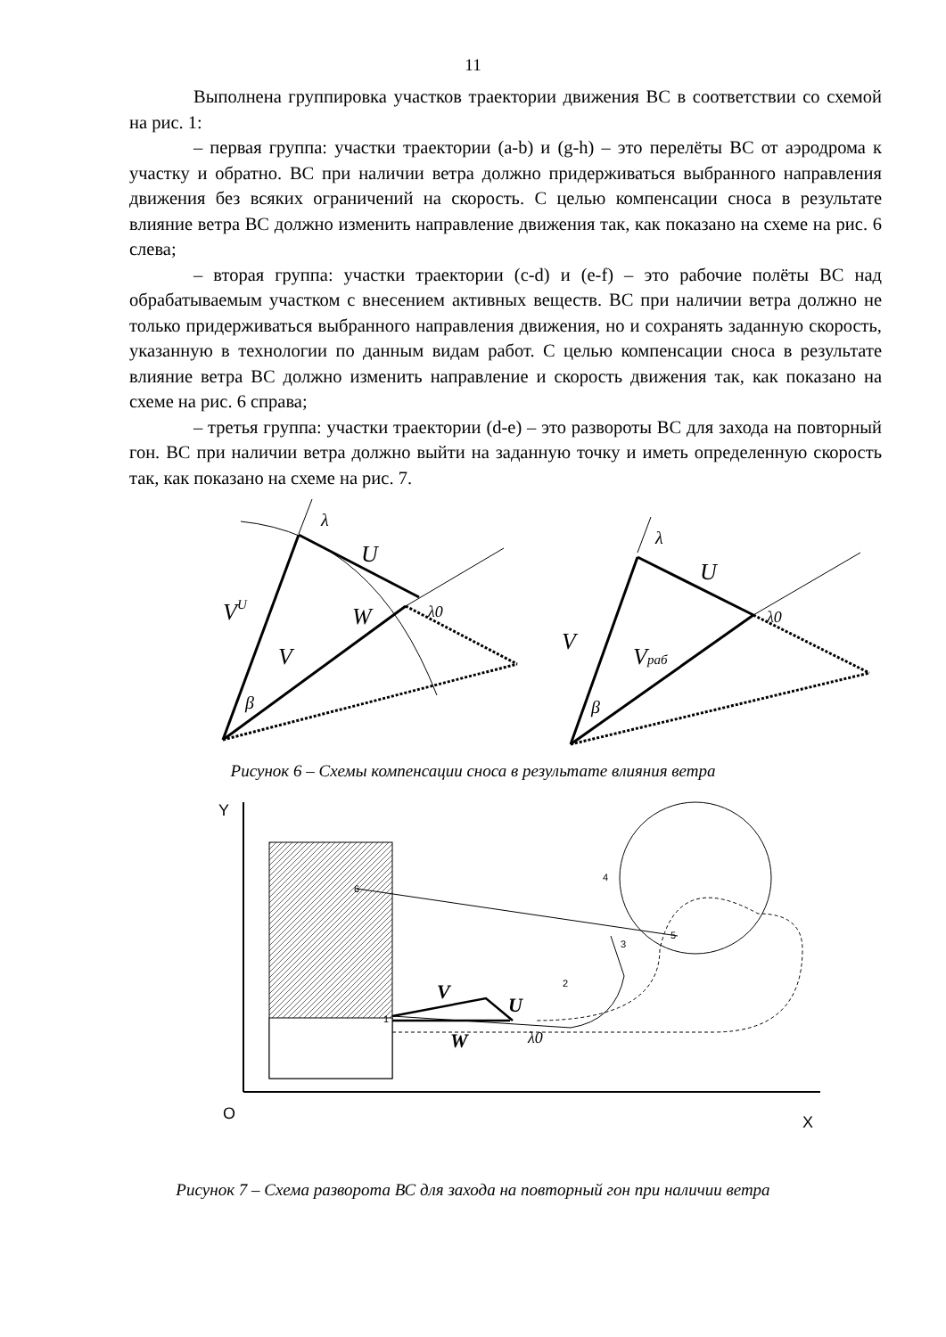11
Выполнена группировка участков траектории движения ВС в соответствии со схемой на рис. 1:
– первая группа: участки траектории (a-b) и (g-h) – это перелёты ВС от аэродрома к участку и обратно. ВС при наличии ветра должно придерживаться выбранного направления движения без всяких ограничений на скорость. С целью компенсации сноса в результате влияние ветра ВС должно изменить направление движения так, как показано на схеме на рис. 6 слева;
– вторая группа: участки траектории (c-d) и (e-f) – это рабочие полёты ВС над обрабатываемым участком с внесением активных веществ. ВС при наличии ветра должно не только придерживаться выбранного направления движения, но и сохранять заданную скорость, указанную в технологии по данным видам работ. С целью компенсации сноса в результате влияние ветра ВС должно изменить направление и скорость движения так, как показано на схеме на рис. 6 справа;
– третья группа: участки траектории (d-e) – это развороты ВС для захода на повторный гон. ВС при наличии ветра должно выйти на заданную точку и иметь определенную скорость так, как показано на схеме на рис. 7.
λ
U
VU
W
λ0
V
β
λ
U
V
Vраб
λ0
β
Рисунок 6 – Схемы компенсации сноса в результате влияния ветра
Y
O
X
1
2
3
4
5
6
V
U
W
λ0
Рисунок 7 – Схема разворота ВС для захода на повторный гон при наличии ветра